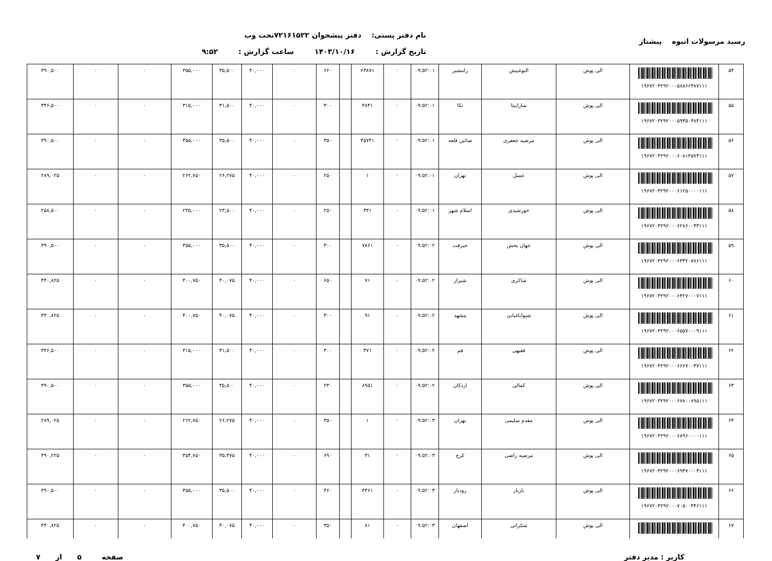رسید مرسولات انبوه پیشتاز
نام دفتر پستی: دفتر پیشخوان ۷۲۱۶۱۵۲۲تحت وب
تاریخ گزارش : ۱۴۰۳/۱۰/۱۶ ساعت گزارش : ۹:۵۲
| ۵۴ | ۱۹۶۷۲۰۳۲۹۲۰۰۰۵۸۸۶۶۳۸۷۱۱۱ | الی پوش | البوغبیش | رامشیر | ۰۹:۵۲:۰۱ | ۰ | ۶۳۸۷۱ | | ۶۶۰ | ۰ | ۴۰,۰۰۰ | ۳۵,۵۰۰ | ۳۵۵,۰۰۰ | ۰ | ۰ | ۳۹۰,۵۰۰ |
| ۵۵ | ۱۹۶۷۲۰۳۲۹۲۰۰۰۵۹۳۵۰۴۸۴۱۱۱ | الی پوش | سارابیتا | نکا | ۰۹:۵۲:۰۱ | ۰ | ۴۸۴۱ | | ۳۰۰ | ۰ | ۴۰,۰۰۰ | ۳۱,۵۰۰ | ۳۱۵,۰۰۰ | ۰ | ۰ | ۳۴۶,۵۰۰ |
| ۵۶ | ۱۹۶۷۲۰۳۲۹۲۰۰۰۶۰۸۱۴۵۷۴۱۱۱ | الی پوش | مرضیه جعفری | صائین قلعه | ۰۹:۵۲:۰۱ | ۰ | ۴۵۷۴۱ | | ۳۵۰ | ۰ | ۴۰,۰۰۰ | ۳۵,۵۰۰ | ۳۵۵,۰۰۰ | ۰ | ۰ | ۳۹۰,۵۰۰ |
| ۵۷ | ۱۹۶۷۲۰۳۲۹۲۰۰۰۶۱۲۵۰۰۰۰۱۱۱ | الی پوش | عسل | تهران | ۰۹:۵۲:۰۱ | ۰ | ۱ | | ۲۵۰ | ۰ | ۴۰,۰۰۰ | ۲۶,۲۷۵ | ۲۶۲,۷۵۰ | ۰ | ۰ | ۲۸۹,۰۲۵ |
| ۵۸ | ۱۹۶۷۲۰۳۲۹۲۰۰۰۶۲۸۶۰۰۳۳۱۱۱ | الی پوش | خورشیدی | اسلام شهر | ۰۹:۵۲:۰۱ | ۰ | ۳۳۱ | | ۲۵۰ | ۰ | ۴۰,۰۰۰ | ۲۳,۵۰۰ | ۲۳۵,۰۰۰ | ۰ | ۰ | ۲۵۸,۵۰۰ |
| ۵۹ | ۱۹۶۷۲۰۳۲۹۲۰۰۰۶۳۳۲۰۷۸۶۱۱۱ | الی پوش | جهان بخش | جیرفت | ۰۹:۵۲:۰۲ | ۰ | ۷۸۶۱ | | ۳۰۰ | ۰ | ۴۰,۰۰۰ | ۳۵,۵۰۰ | ۳۵۵,۰۰۰ | ۰ | ۰ | ۳۹۰,۵۰۰ |
| ۶۰ | ۱۹۶۷۲۰۳۲۹۲۰۰۰۶۴۲۷۰۰۰۷۱۱۱ | الی پوش | شاکری | شیراز | ۰۹:۵۲:۰۲ | ۰ | ۷۱ | | ۶۵۰ | ۰ | ۴۰,۰۰۰ | ۴۰,۰۷۵ | ۴۰۰,۷۵۰ | ۰ | ۰ | ۴۴۰,۸۲۵ |
| ۶۱ | ۱۹۶۷۲۰۳۲۹۲۰۰۰۶۵۵۷۰۰۰۹۱۱۱ | الی پوش | شیواباغبانی | مشهد | ۰۹:۵۲:۰۲ | ۰ | ۹۱ | | ۳۰۰ | ۰ | ۴۰,۰۰۰ | ۴۰,۰۷۵ | ۴۰۰,۷۵۰ | ۰ | ۰ | ۴۴۰,۸۲۵ |
| ۶۲ | ۱۹۶۷۲۰۳۲۹۲۰۰۰۶۶۶۷۰۰۳۷۱۱۱ | الی پوش | فقیهی | قم | ۰۹:۵۲:۰۲ | ۰ | ۳۷۱ | | ۳۰۰ | ۰ | ۴۰,۰۰۰ | ۳۱,۵۰۰ | ۳۱۵,۰۰۰ | ۰ | ۰ | ۳۴۶,۵۰۰ |
| ۶۳ | ۱۹۶۷۲۰۳۲۹۲۰۰۰۶۷۸۰۰۸۹۵۱۱۱ | الی پوش | کمالی | اردکان | ۰۹:۵۲:۰۲ | ۰ | ۸۹۵۱ | | ۲۳۰ | ۰ | ۴۰,۰۰۰ | ۳۵,۵۰۰ | ۳۵۵,۰۰۰ | ۰ | ۰ | ۳۹۰,۵۰۰ |
| ۶۴ | ۱۹۶۷۲۰۳۲۹۲۰۰۰۶۸۹۶۰۰۰۰۱۱۱ | الی پوش | مقدم سلیمی | تهران | ۰۹:۵۲:۰۳ | ۰ | ۱ | | ۳۵۰ | ۰ | ۴۰,۰۰۰ | ۲۶,۲۷۵ | ۲۶۲,۷۵۰ | ۰ | ۰ | ۲۸۹,۰۲۵ |
| ۶۵ | ۱۹۶۷۲۰۳۲۹۲۰۰۰۶۹۳۷۰۰۰۳۱۱۱ | الی پوش | مرضیه راضی | کرج | ۰۹:۵۲:۰۳ | ۰ | ۳۱ | | ۶۹۰ | ۰ | ۴۰,۰۰۰ | ۳۵,۴۷۵ | ۳۵۴,۷۵۰ | ۰ | ۰ | ۳۹۰,۲۲۵ |
| ۶۶ | ۱۹۶۷۲۰۳۲۹۲۰۰۰۷۰۵۰۰۴۴۶۱۱۱ | الی پوش | بازیار | رودبار | ۰۹:۵۲:۰۳ | ۰ | ۴۴۶۱ | | ۴۶۰ | ۰ | ۴۰,۰۰۰ | ۳۵,۵۰۰ | ۳۵۵,۰۰۰ | ۰ | ۰ | ۳۹۰,۵۰۰ |
| ۶۷ | | الی پوش | شکرانی | اصفهان | ۰۹:۵۲:۰۳ | ۰ | ۸۱ | | ۳۵۰ | ۰ | ۴۰,۰۰۰ | ۴۰,۰۷۵ | ۴۰۰,۷۵۰ | ۰ | ۰ | ۴۴۰,۸۲۵ |
کاربر : مدیر دفتر صفحه ۵ از ۷